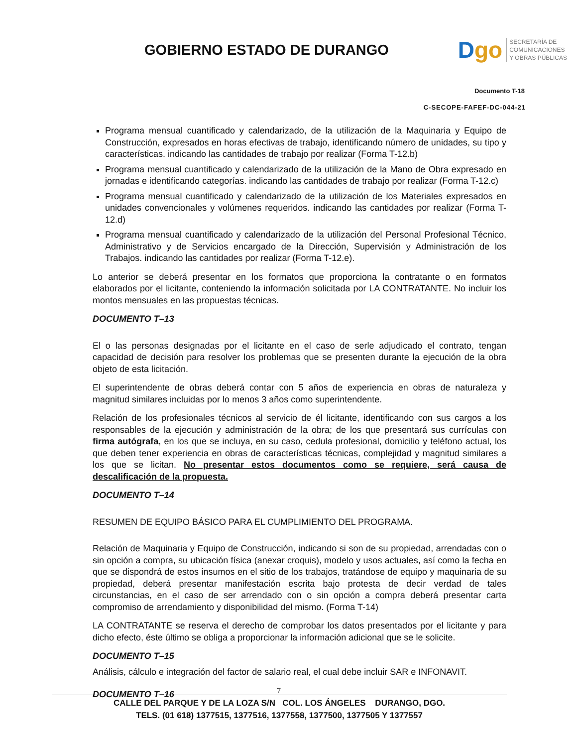GOBIERNO ESTADO DE DURANGO
Dgo
SECRETARÍA DE
COMUNICACIONES
Y OBRAS PÚBLICAS
Documento T-18
C-SECOPE-FAFEF-DC-044-21
Programa mensual cuantificado y calendarizado, de la utilización de la Maquinaria y Equipo de Construcción, expresados en horas efectivas de trabajo, identificando número de unidades, su tipo y características. indicando las cantidades de trabajo por realizar (Forma T-12.b)
Programa mensual cuantificado y calendarizado de la utilización de la Mano de Obra expresado en jornadas e identificando categorías. indicando las cantidades de trabajo por realizar (Forma T-12.c)
Programa mensual cuantificado y calendarizado de la utilización de los Materiales expresados en unidades convencionales y volúmenes requeridos. indicando las cantidades por realizar (Forma T-12.d)
Programa mensual cuantificado y calendarizado de la utilización del Personal Profesional Técnico, Administrativo y de Servicios encargado de la Dirección, Supervisión y Administración de los Trabajos. indicando las cantidades por realizar (Forma T-12.e).
Lo anterior se deberá presentar en los formatos que proporciona la contratante o en formatos elaborados por el licitante, conteniendo la información solicitada por LA CONTRATANTE. No incluir los montos mensuales en las propuestas técnicas.
DOCUMENTO T–13
El o las personas designadas por el licitante en el caso de serle adjudicado el contrato, tengan capacidad de decisión para resolver los problemas que se presenten durante la ejecución de la obra objeto de esta licitación.
El superintendente de obras deberá contar con 5 años de experiencia en obras de naturaleza y magnitud similares incluidas por lo menos 3 años como superintendente.
Relación de los profesionales técnicos al servicio de él licitante, identificando con sus cargos a los responsables de la ejecución y administración de la obra; de los que presentará sus currículas con firma autógrafa, en los que se incluya, en su caso, cedula profesional, domicilio y teléfono actual, los que deben tener experiencia en obras de características técnicas, complejidad y magnitud similares a los que se licitan. No presentar estos documentos como se requiere, será causa de descalificación de la propuesta.
DOCUMENTO T–14
RESUMEN DE EQUIPO BÁSICO PARA EL CUMPLIMIENTO DEL PROGRAMA.
Relación de Maquinaria y Equipo de Construcción, indicando si son de su propiedad, arrendadas con o sin opción a compra, su ubicación física (anexar croquis), modelo y usos actuales, así como la fecha en que se dispondrá de estos insumos en el sitio de los trabajos, tratándose de equipo y maquinaria de su propiedad, deberá presentar manifestación escrita bajo protesta de decir verdad de tales circunstancias, en el caso de ser arrendado con o sin opción a compra deberá presentar carta compromiso de arrendamiento y disponibilidad del mismo. (Forma T-14)
LA CONTRATANTE se reserva el derecho de comprobar los datos presentados por el licitante y para dicho efecto, éste último se obliga a proporcionar la información adicional que se le solicite.
DOCUMENTO T–15
Análisis, cálculo e integración del factor de salario real, el cual debe incluir SAR e INFONAVIT.
DOCUMENTO T–16
7
CALLE DEL PARQUE Y DE LA LOZA S/N COL. LOS ÁNGELES DURANGO, DGO.
TELS. (01 618) 1377515, 1377516, 1377558, 1377500, 1377505 Y 1377557